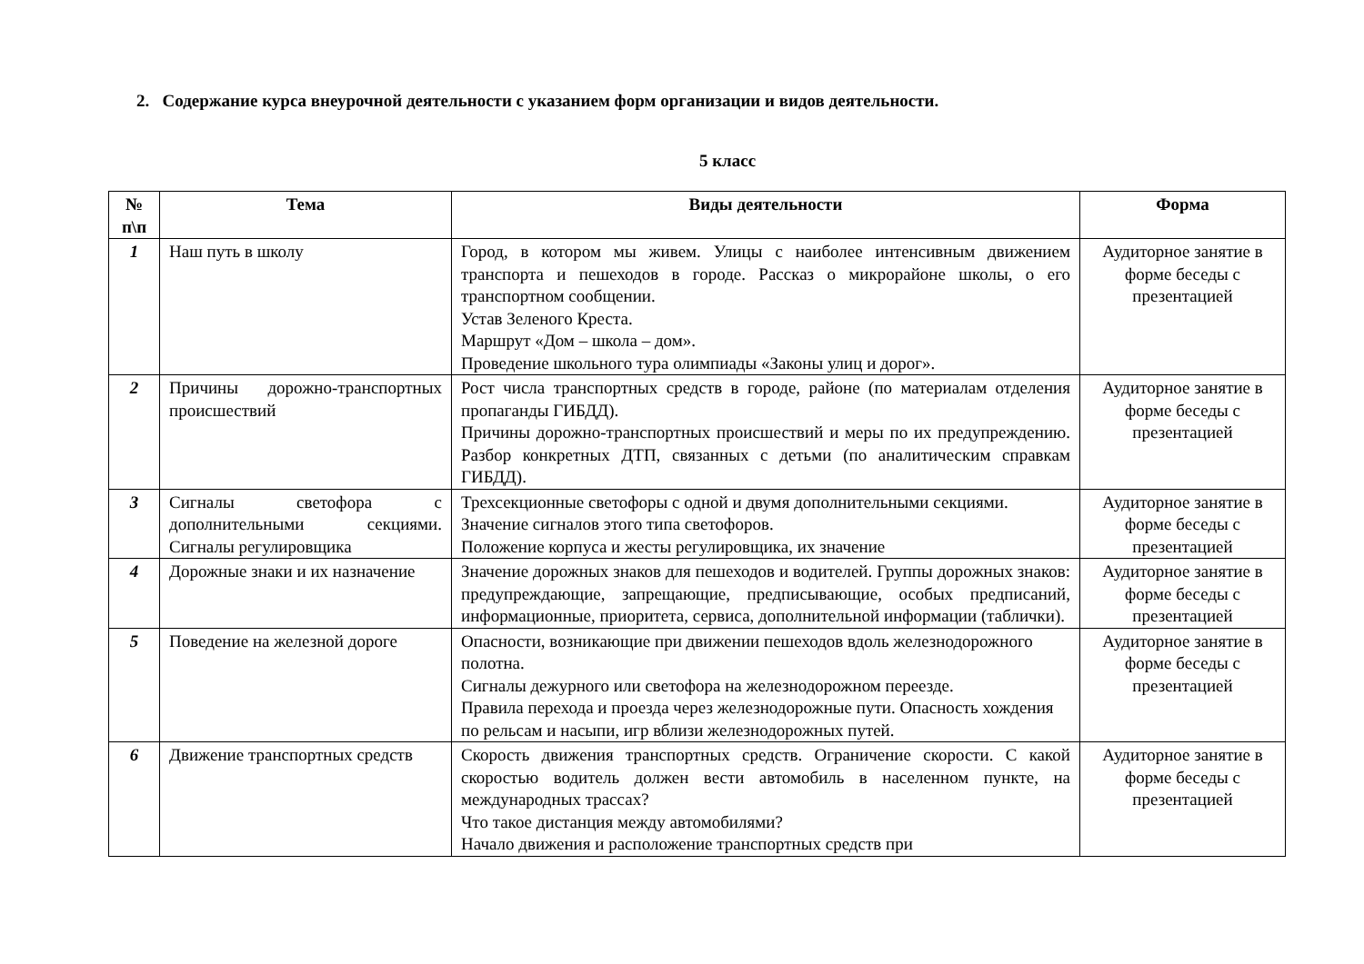2. Содержание курса внеурочной деятельности с указанием форм организации и видов деятельности.
5 класс
| № п\п | Тема | Виды деятельности | Форма |
| --- | --- | --- | --- |
| 1 | Наш путь в школу | Город, в котором мы живем. Улицы с наиболее интенсивным движением транспорта и пешеходов в городе. Рассказ о микрорайоне школы, о его транспортном сообщении. Устав Зеленого Креста. Маршрут «Дом – школа – дом». Проведение школьного тура олимпиады «Законы улиц и дорог». | Аудиторное занятие в форме беседы с презентацией |
| 2 | Причины дорожно-транспортных происшествий | Рост числа транспортных средств в городе, районе (по материалам отделения пропаганды ГИБДД). Причины дорожно-транспортных происшествий и меры по их предупреждению. Разбор конкретных ДТП, связанных с детьми (по аналитическим справкам ГИБДД). | Аудиторное занятие в форме беседы с презентацией |
| 3 | Сигналы светофора с дополнительными секциями. Сигналы регулировщика | Трехсекционные светофоры с одной и двумя дополнительными секциями. Значение сигналов этого типа светофоров. Положение корпуса и жесты регулировщика, их значение | Аудиторное занятие в форме беседы с презентацией |
| 4 | Дорожные знаки и их назначение | Значение дорожных знаков для пешеходов и водителей. Группы дорожных знаков: предупреждающие, запрещающие, предписывающие, особых предписаний, информационные, приоритета, сервиса, дополнительной информации (таблички). | Аудиторное занятие в форме беседы с презентацией |
| 5 | Поведение на железной дороге | Опасности, возникающие при движении пешеходов вдоль железнодорожного полотна. Сигналы дежурного или светофора на железнодорожном переезде. Правила перехода и проезда через железнодорожные пути. Опасность хождения по рельсам и насыпи, игр вблизи железнодорожных путей. | Аудиторное занятие в форме беседы с презентацией |
| 6 | Движение транспортных средств | Скорость движения транспортных средств. Ограничение скорости. С какой скоростью водитель должен вести автомобиль в населенном пункте, на международных трассах? Что такое дистанция между автомобилями? Начало движения и расположение транспортных средств при | Аудиторное занятие в форме беседы с презентацией |